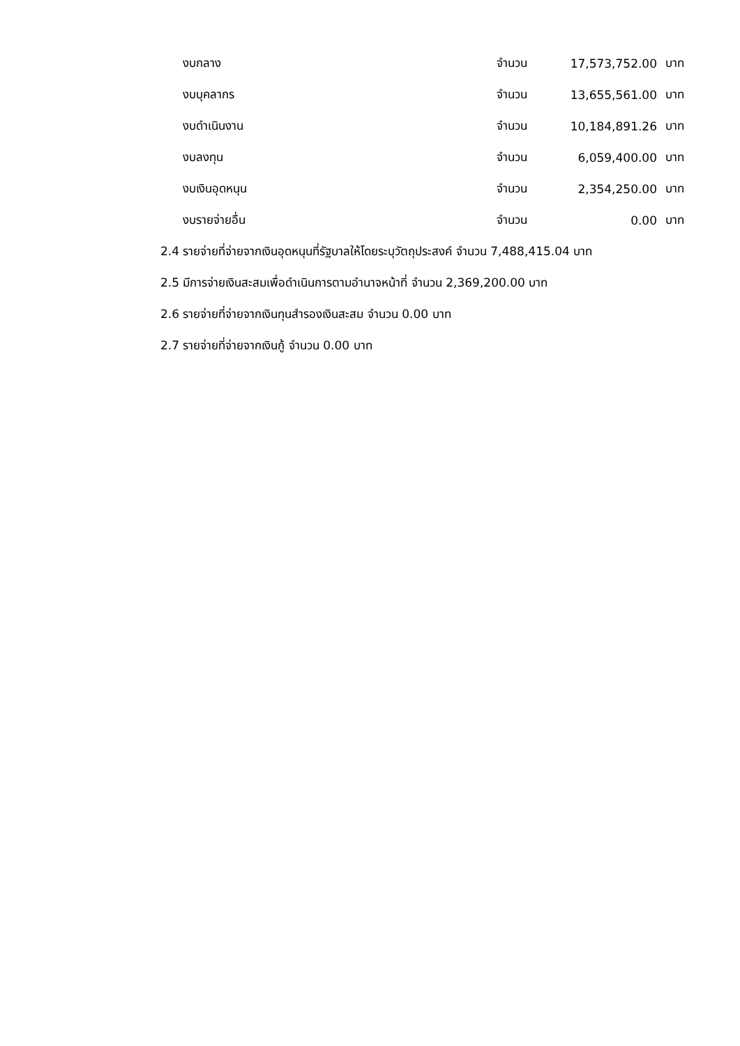| งบกลาง | จำนวน | 17,573,752.00 | บาท |
| งบบุคลากร | จำนวน | 13,655,561.00 | บาท |
| งบดำเนินงาน | จำนวน | 10,184,891.26 | บาท |
| งบลงทุน | จำนวน | 6,059,400.00 | บาท |
| งบเงินอุดหนุน | จำนวน | 2,354,250.00 | บาท |
| งบรายจ่ายอื่น | จำนวน | 0.00 | บาท |
2.4 รายจ่ายที่จ่ายจากเงินอุดหนุนที่รัฐบาลให้โดยระบุวัตถุประสงค์ จำนวน 7,488,415.04 บาท
2.5 มีการจ่ายเงินสะสมเพื่อดำเนินการตามอำนาจหน้าที่ จำนวน 2,369,200.00 บาท
2.6 รายจ่ายที่จ่ายจากเงินทุนสำรองเงินสะสม จำนวน 0.00 บาท
2.7 รายจ่ายที่จ่ายจากเงินกู้ จำนวน 0.00 บาท